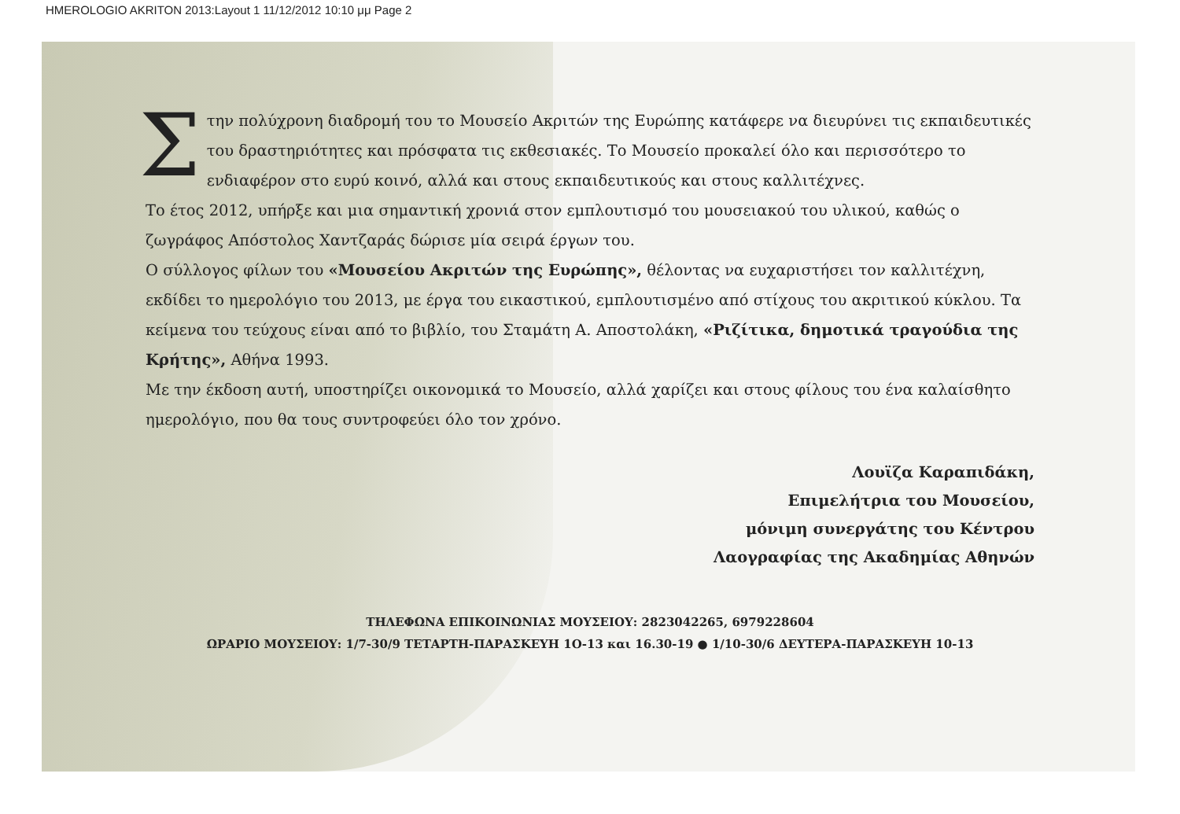HMEROLOGIO AKRITON 2013:Layout 1 11/12/2012 10:10 μμ Page 2
Στην πολύχρονη διαδρομή του το Μουσείο Ακριτών της Ευρώπης κατάφερε να διευρύνει τις εκπαιδευτικές του δραστηριότητες και πρόσφατα τις εκθεσιακές. Το Μουσείο προκαλεί όλο και περισσότερο το ενδιαφέρον στο ευρύ κοινό, αλλά και στους εκπαιδευτικούς και στους καλλιτέχνες.
Το έτος 2012, υπήρξε και μια σημαντική χρονιά στον εμπλουτισμό του μουσειακού του υλικού, καθώς ο ζωγράφος Απόστολος Χαντζαράς δώρισε μία σειρά έργων του.
Ο σύλλογος φίλων του «Μουσείου Ακριτών της Ευρώπης», θέλοντας να ευχαριστήσει τον καλλιτέχνη, εκδίδει το ημερολόγιο του 2013, με έργα του εικαστικού, εμπλουτισμένο από στίχους του ακριτικού κύκλου. Τα κείμενα του τεύχους είναι από το βιβλίο, του Σταμάτη Α. Αποστολάκη, «Ριζίτικα, δημοτικά τραγούδια της Κρήτης», Αθήνα 1993.
Με την έκδοση αυτή, υποστηρίζει οικονομικά το Μουσείο, αλλά χαρίζει και στους φίλους του ένα καλαίσθητο ημερολόγιο, που θα τους συντροφεύει όλο τον χρόνο.
Λουϊζα Καραπιδάκη,
Επιμελήτρια του Μουσείου,
μόνιμη συνεργάτης του Κέντρου
Λαογραφίας της Ακαδημίας Αθηνών
ΤΗΛΕΦΩΝΑ ΕΠΙΚΟΙΝΩΝΙΑΣ ΜΟΥΣΕΙΟΥ: 2823042265, 6979228604
ΩΡΑΡΙΟ ΜΟΥΣΕΙΟΥ: 1/7-30/9 ΤΕΤΑΡΤΗ-ΠΑΡΑΣΚΕΥΗ 1Ο-13 και 16.30-19 ● 1/10-30/6 ΔΕΥΤΕΡΑ-ΠΑΡΑΣΚΕΥΗ 10-13